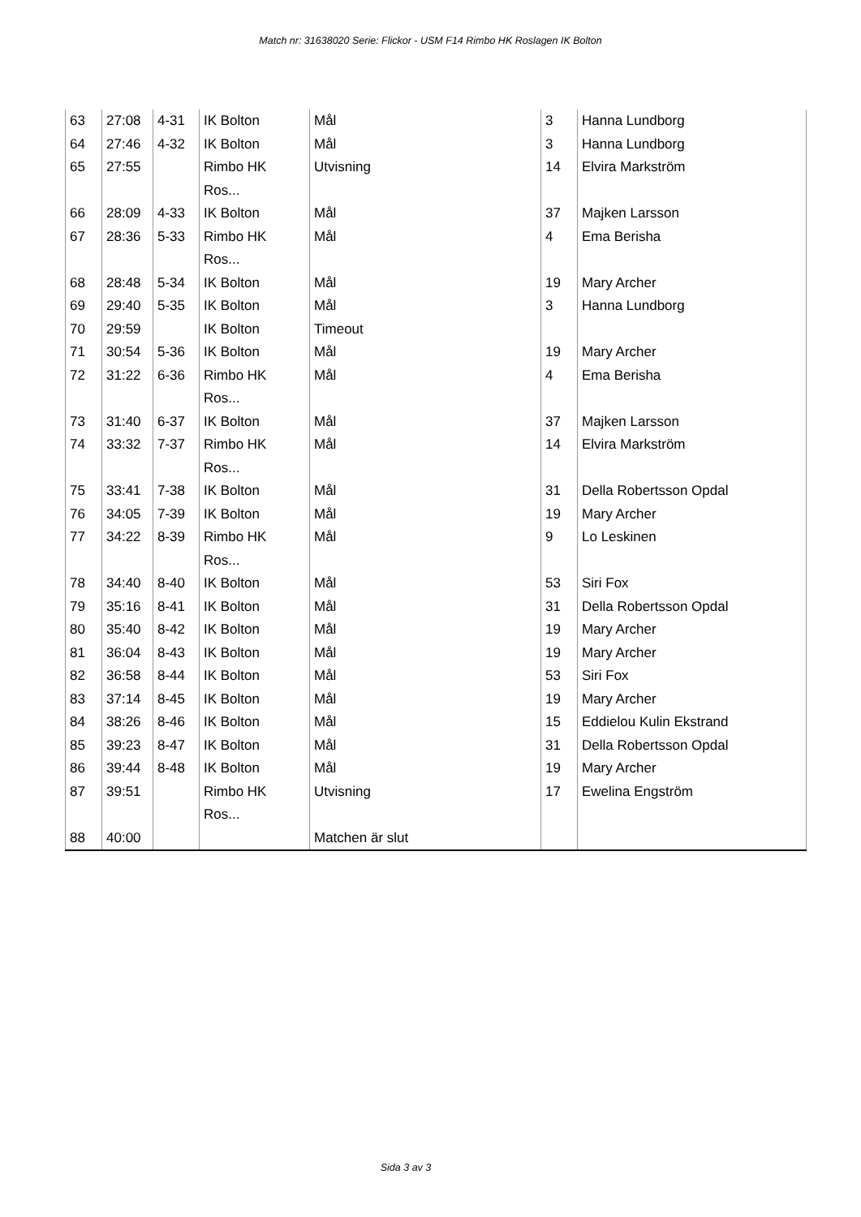Match nr: 31638020 Serie: Flickor - USM F14 Rimbo HK Roslagen IK Bolton
| 63 | 27:08 | 4-31 | IK Bolton | Mål | 3 | Hanna Lundborg |
| 64 | 27:46 | 4-32 | IK Bolton | Mål | 3 | Hanna Lundborg |
| 65 | 27:55 | | Rimbo HK Ros... | Utvisning | 14 | Elvira Markström |
| 66 | 28:09 | 4-33 | IK Bolton | Mål | 37 | Majken Larsson |
| 67 | 28:36 | 5-33 | Rimbo HK Ros... | Mål | 4 | Ema Berisha |
| 68 | 28:48 | 5-34 | IK Bolton | Mål | 19 | Mary Archer |
| 69 | 29:40 | 5-35 | IK Bolton | Mål | 3 | Hanna Lundborg |
| 70 | 29:59 | | IK Bolton | Timeout | | |
| 71 | 30:54 | 5-36 | IK Bolton | Mål | 19 | Mary Archer |
| 72 | 31:22 | 6-36 | Rimbo HK Ros... | Mål | 4 | Ema Berisha |
| 73 | 31:40 | 6-37 | IK Bolton | Mål | 37 | Majken Larsson |
| 74 | 33:32 | 7-37 | Rimbo HK Ros... | Mål | 14 | Elvira Markström |
| 75 | 33:41 | 7-38 | IK Bolton | Mål | 31 | Della Robertsson Opdal |
| 76 | 34:05 | 7-39 | IK Bolton | Mål | 19 | Mary Archer |
| 77 | 34:22 | 8-39 | Rimbo HK Ros... | Mål | 9 | Lo Leskinen |
| 78 | 34:40 | 8-40 | IK Bolton | Mål | 53 | Siri Fox |
| 79 | 35:16 | 8-41 | IK Bolton | Mål | 31 | Della Robertsson Opdal |
| 80 | 35:40 | 8-42 | IK Bolton | Mål | 19 | Mary Archer |
| 81 | 36:04 | 8-43 | IK Bolton | Mål | 19 | Mary Archer |
| 82 | 36:58 | 8-44 | IK Bolton | Mål | 53 | Siri Fox |
| 83 | 37:14 | 8-45 | IK Bolton | Mål | 19 | Mary Archer |
| 84 | 38:26 | 8-46 | IK Bolton | Mål | 15 | Eddielou Kulin Ekstrand |
| 85 | 39:23 | 8-47 | IK Bolton | Mål | 31 | Della Robertsson Opdal |
| 86 | 39:44 | 8-48 | IK Bolton | Mål | 19 | Mary Archer |
| 87 | 39:51 | | Rimbo HK Ros... | Utvisning | 17 | Ewelina Engström |
| 88 | 40:00 | | | Matchen är slut | | |
Sida 3 av 3